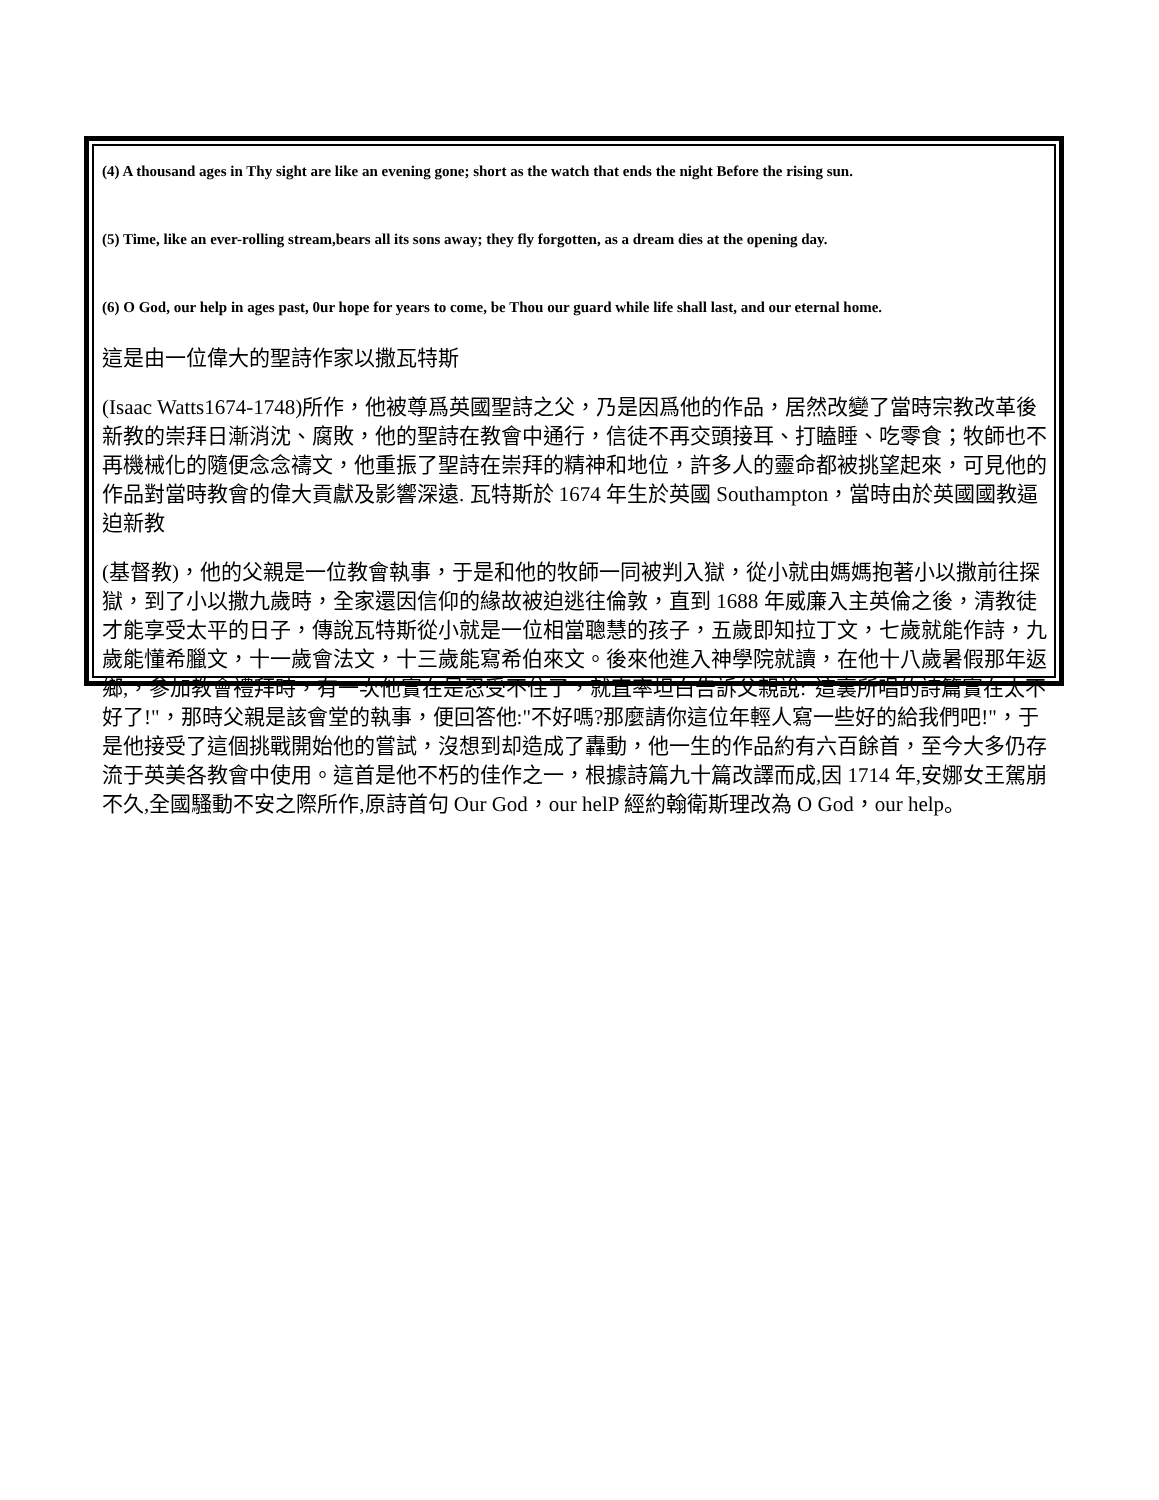(4) A thousand ages in Thy sight are like an evening gone; short as the watch that ends the night Before the rising sun.
(5) Time, like an ever-rolling stream,bears all its sons away; they fly forgotten, as a dream dies at the opening day.
(6) O God, our help in ages past, 0ur hope for years to come, be Thou our guard while life shall last, and our eternal home.
這是由一位偉大的聖詩作家以撒瓦特斯
(Isaac Watts1674-1748)所作，他被尊爲英國聖詩之父，乃是因爲他的作品，居然改變了當時宗教改革後新教的崇拜日漸消沈、腐敗，他的聖詩在教會中通行，信徒不再交頭接耳、打瞌睡、吃零食；牧師也不再機械化的隨便念念禱文，他重振了聖詩在崇拜的精神和地位，許多人的靈命都被挑望起來，可見他的作品對當時教會的偉大貢獻及影響深遠. 瓦特斯於 1674 年生於英國 Southampton，當時由於英國國教逼迫新教
(基督教)，他的父親是一位教會執事，于是和他的牧師一同被判入獄，從小就由媽媽抱著小以撒前往探獄，到了小以撒九歲時，全家還因信仰的緣故被迫逃往倫敦，直到 1688 年威廉入主英倫之後，清教徒才能享受太平的日子，傳說瓦特斯從小就是一位相當聰慧的孩子，五歲即知拉丁文，七歲就能作詩，九歲能懂希臘文，十一歲會法文，十三歲能寫希伯來文。後來他進入神學院就讀，在他十八歲暑假那年返鄉,，參加教會禮拜時，有一次他實在是忍受不住了，就直率坦白告訴父親說:"這裏所唱的詩篇實在太不好了!"，那時父親是該會堂的執事，便回答他:"不好嗎?那麼請你這位年輕人寫一些好的給我們吧!"，于是他接受了這個挑戰開始他的嘗試，沒想到却造成了轟動，他一生的作品約有六百餘首，至今大多仍存流于英美各教會中使用。這首是他不朽的佳作之一，根據詩篇九十篇改譯而成,因 1714 年,安娜女王駕崩不久,全國騷動不安之際所作,原詩首句 Our God，our helP 經約翰衛斯理改為 O God，our help。